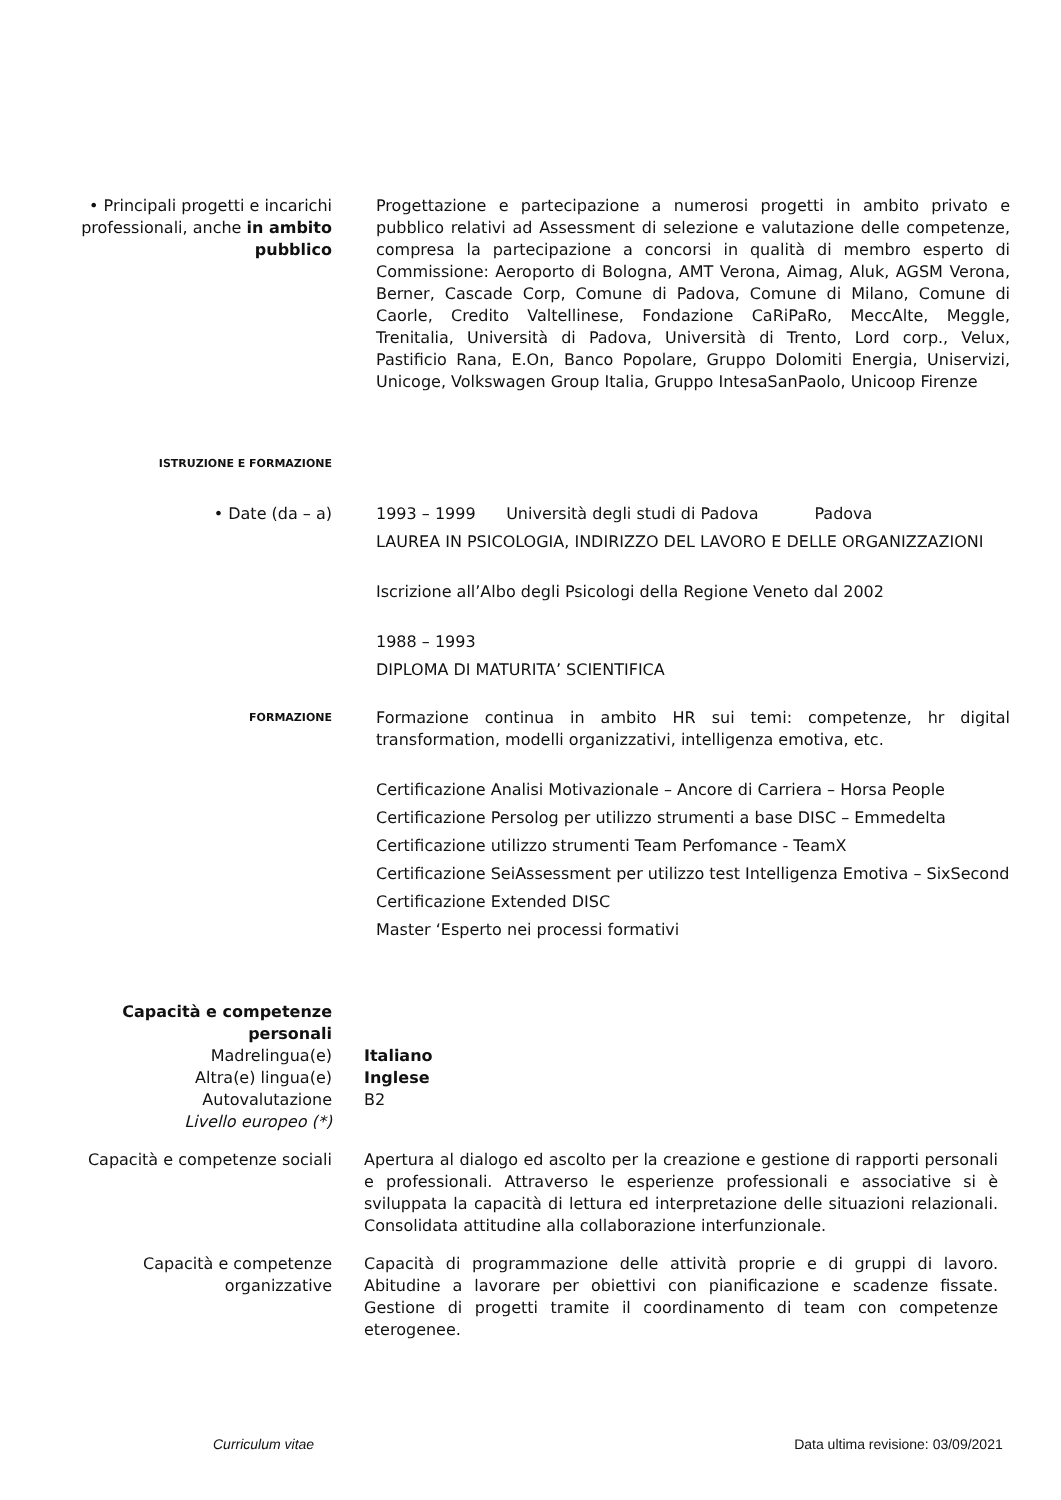• Principali progetti e incarichi professionali, anche in ambito pubblico
Progettazione e partecipazione a numerosi progetti in ambito privato e pubblico relativi ad Assessment di selezione e valutazione delle competenze, compresa la partecipazione a concorsi in qualità di membro esperto di Commissione: Aeroporto di Bologna, AMT Verona, Aimag, Aluk, AGSM Verona, Berner, Cascade Corp, Comune di Padova, Comune di Milano, Comune di Caorle, Credito Valtellinese, Fondazione CaRiPaRo, MeccAlte, Meggle, Trenitalia, Università di Padova, Università di Trento, Lord corp., Velux, Pastificio Rana, E.On, Banco Popolare, Gruppo Dolomiti Energia, Uniservizi, Unicoge, Volkswagen Group Italia, Gruppo IntesaSanPaolo, Unicoop Firenze
ISTRUZIONE E FORMAZIONE
• Date (da – a) 1993 – 1999 Università degli studi di Padova Padova
LAUREA IN PSICOLOGIA, INDIRIZZO DEL LAVORO E DELLE ORGANIZZAZIONI
Iscrizione all’Albo degli Psicologi della Regione Veneto dal 2002
1988 – 1993
DIPLOMA DI MATURITA’ SCIENTIFICA
FORMAZIONE
Formazione continua in ambito HR sui temi: competenze, hr digital transformation, modelli organizzativi, intelligenza emotiva, etc.
Certificazione Analisi Motivazionale – Ancore di Carriera – Horsa People
Certificazione Persolog per utilizzo strumenti a base DISC – Emmedelta
Certificazione utilizzo strumenti Team Perfomance - TeamX
Certificazione SeiAssessment per utilizzo test Intelligenza Emotiva – SixSecond
Certificazione Extended DISC
Master ‘Esperto nei processi formativi
Capacità e competenze personali
Madrelingua(e)
Altra(e) lingua(e)
Autovalutazione
Livello europeo (*)
Italiano
Inglese
B2
Capacità e competenze sociali
Apertura al dialogo ed ascolto per la creazione e gestione di rapporti personali e professionali. Attraverso le esperienze professionali e associative si è sviluppata la capacità di lettura ed interpretazione delle situazioni relazionali. Consolidata attitudine alla collaborazione interfunzionale.
Capacità e competenze organizzative
Capacità di programmazione delle attività proprie e di gruppi di lavoro. Abitudine a lavorare per obiettivi con pianificazione e scadenze fissate. Gestione di progetti tramite il coordinamento di team con competenze eterogenee.
Curriculum vitae Data ultima revisione: 03/09/2021